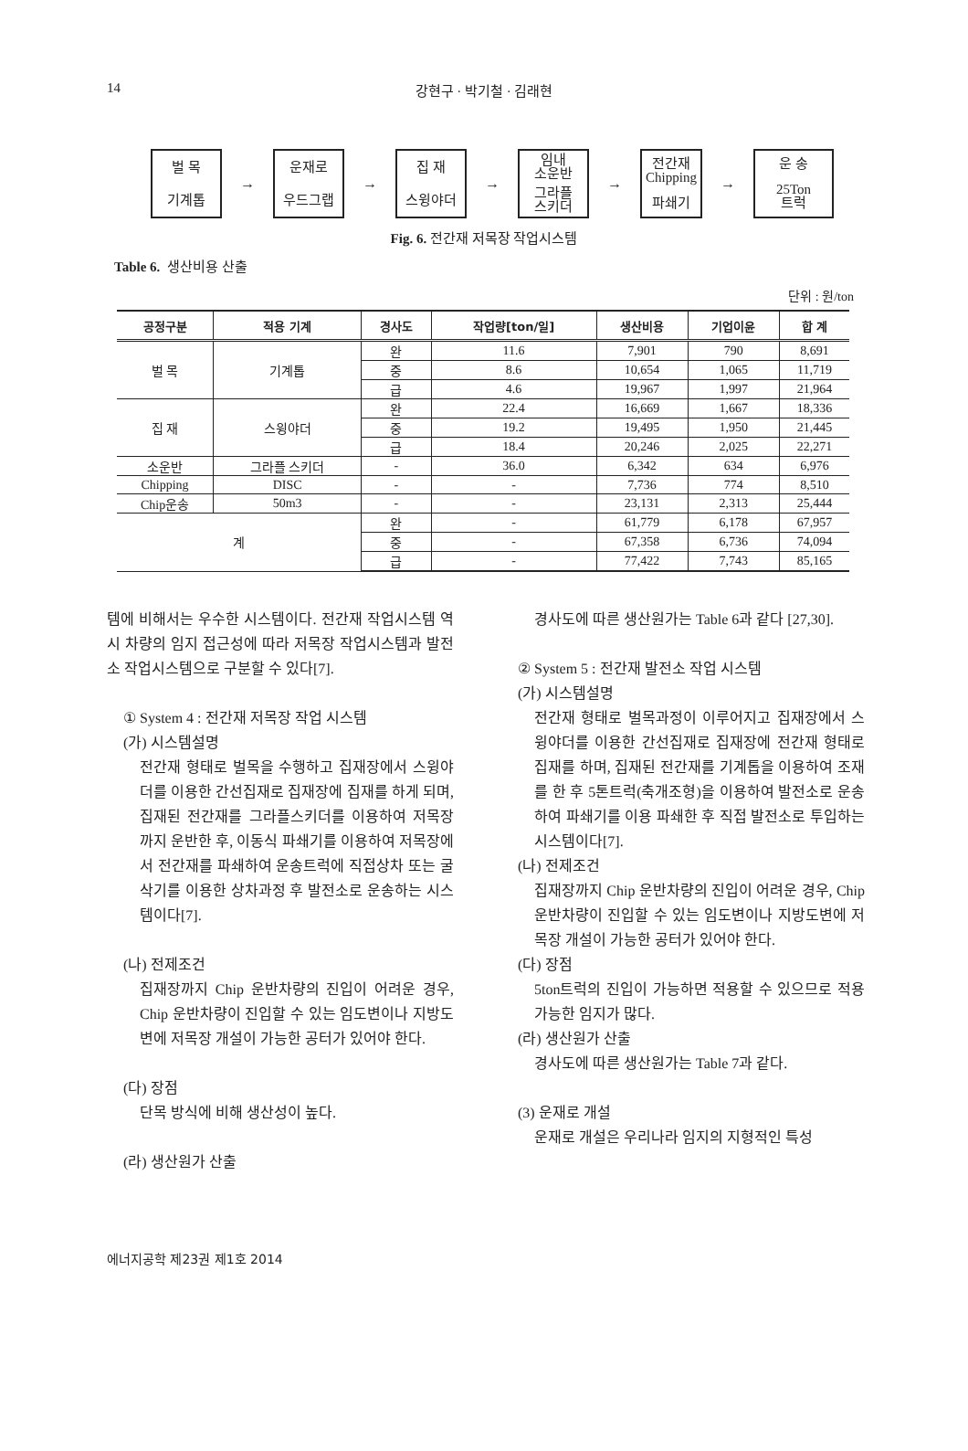14
강현구 · 박기철 · 김래현
벌 목
기계톱
→
운재로
우드그랩
→
집 재
스윙야더
→
임내
소운반
그라플
스키더
→
전간재
Chipping
파쇄기
→
운 송
25Ton
트럭
Fig. 6. 전간재 저목장 작업시스템
Table 6. 생산비용 산출
단위 : 원/ton
| 공정구분 | 적용 기계 | 경사도 | 작업량[ton/일] | 생산비용 | 기업이윤 | 합 계 |
| --- | --- | --- | --- | --- | --- | --- |
| 벌 목 | 기계톱 | 완 | 11.6 | 7,901 | 790 | 8,691 |
| | | 중 | 8.6 | 10,654 | 1,065 | 11,719 |
| | | 급 | 4.6 | 19,967 | 1,997 | 21,964 |
| 집 재 | 스윙야더 | 완 | 22.4 | 16,669 | 1,667 | 18,336 |
| | | 중 | 19.2 | 19,495 | 1,950 | 21,445 |
| | | 급 | 18.4 | 20,246 | 2,025 | 22,271 |
| 소운반 | 그라플 스키더 | - | 36.0 | 6,342 | 634 | 6,976 |
| Chipping | DISC | - | - | 7,736 | 774 | 8,510 |
| Chip운송 | 50m3 | - | - | 23,131 | 2,313 | 25,444 |
| 계 | | 완 | - | 61,779 | 6,178 | 67,957 |
| | | 중 | - | 67,358 | 6,736 | 74,094 |
| | | 급 | - | 77,422 | 7,743 | 85,165 |
템에 비해서는 우수한 시스템이다. 전간재 작업시스템 역시 차량의 임지 접근성에 따라 저목장 작업시스템과 발전소 작업시스템으로 구분할 수 있다[7].
① System 4 : 전간재 저목장 작업 시스템
(가) 시스템설명
전간재 형태로 벌목을 수행하고 집재장에서 스윙야더를 이용한 간선집재로 집재장에 집재를 하게 되며, 집재된 전간재를 그라플스키더를 이용하여 저목장까지 운반한 후, 이동식 파쇄기를 이용하여 저목장에서 전간재를 파쇄하여 운송트럭에 직접상차 또는 굴삭기를 이용한 상차과정 후 발전소로 운송하는 시스템이다[7].
(나) 전제조건
집재장까지 Chip 운반차량의 진입이 어려운 경우, Chip 운반차량이 진입할 수 있는 임도변이나 지방도변에 저목장 개설이 가능한 공터가 있어야 한다.
(다) 장점
단목 방식에 비해 생산성이 높다.
(라) 생산원가 산출
경사도에 따른 생산원가는 Table 6과 같다 [27,30].
② System 5 : 전간재 발전소 작업 시스템
(가) 시스템설명
전간재 형태로 벌목과정이 이루어지고 집재장에서 스윙야더를 이용한 간선집재로 집재장에 전간재 형태로 집재를 하며, 집재된 전간재를 기계톱을 이용하여 조재를 한 후 5톤트럭(축개조형)을 이용하여 발전소로 운송하여 파쇄기를 이용 파쇄한 후 직접 발전소로 투입하는 시스템이다[7].
(나) 전제조건
집재장까지 Chip 운반차량의 진입이 어려운 경우, Chip 운반차량이 진입할 수 있는 임도변이나 지방도변에 저목장 개설이 가능한 공터가 있어야 한다.
(다) 장점
5ton트럭의 진입이 가능하면 적용할 수 있으므로 적용 가능한 임지가 많다.
(라) 생산원가 산출
경사도에 따른 생산원가는 Table 7과 같다.
(3) 운재로 개설
운재로 개설은 우리나라 임지의 지형적인 특성
에너지공학 제23권 제1호 2014